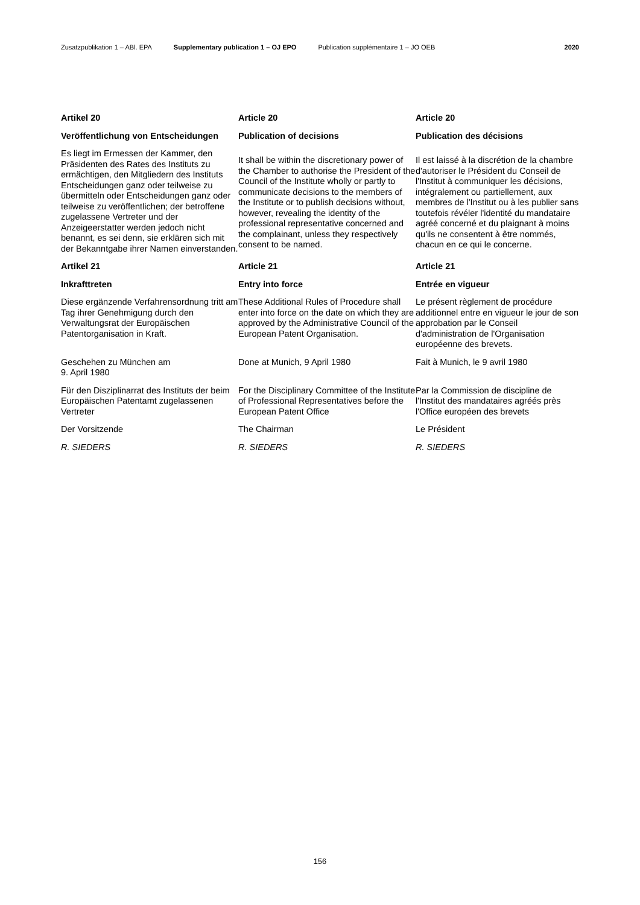Zusatzpublikation 1 – ABl. EPA Supplementary publication 1 – OJ EPO Publication supplémentaire 1 – JO OEB 2020
Artikel 20
Veröffentlichung von Entscheidungen
Es liegt im Ermessen der Kammer, den Präsidenten des Rates des Instituts zu ermächtigen, den Mitgliedern des Instituts Entscheidungen ganz oder teilweise zu übermitteln oder Entscheidungen ganz oder teilweise zu veröffentlichen; der betroffene zugelassene Vertreter und der Anzeigeerstatter werden jedoch nicht benannt, es sei denn, sie erklären sich mit der Bekanntgabe ihrer Namen einverstanden.
Article 20
Publication of decisions
It shall be within the discretionary power of the Chamber to authorise the President of the Council of the Institute wholly or partly to communicate decisions to the members of the Institute or to publish decisions without, however, revealing the identity of the professional representative concerned and the complainant, unless they respectively consent to be named.
Article 20
Publication des décisions
Il est laissé à la discrétion de la chambre d'autoriser le Président du Conseil de l'Institut à communiquer les décisions, intégralement ou partiellement, aux membres de l'Institut ou à les publier sans toutefois révéler l'identité du mandataire agréé concerné et du plaignant à moins qu'ils ne consentent à être nommés, chacun en ce qui le concerne.
Artikel 21
Inkrafttreten
Diese ergänzende Verfahrensordnung tritt am Tag ihrer Genehmigung durch den Verwaltungsrat der Europäischen Patentorganisation in Kraft.
Article 21
Entry into force
These Additional Rules of Procedure shall enter into force on the date on which they are approved by the Administrative Council of the European Patent Organisation.
Article 21
Entrée en vigueur
Le présent règlement de procédure additionnel entre en vigueur le jour de son approbation par le Conseil d'administration de l'Organisation européenne des brevets.
Geschehen zu München am
9. April 1980
Done at Munich, 9 April 1980 Fait à Munich, le 9 avril 1980
Für den Disziplinarrat des Instituts der beim Europäischen Patentamt zugelassenen Vertreter
For the Disciplinary Committee of the Institute of Professional Representatives before the European Patent Office
Par la Commission de discipline de l'Institut des mandataires agréés près l'Office européen des brevets
Der Vorsitzende The Chairman Le Président
R. SIEDERS R. SIEDERS R. SIEDERS
156